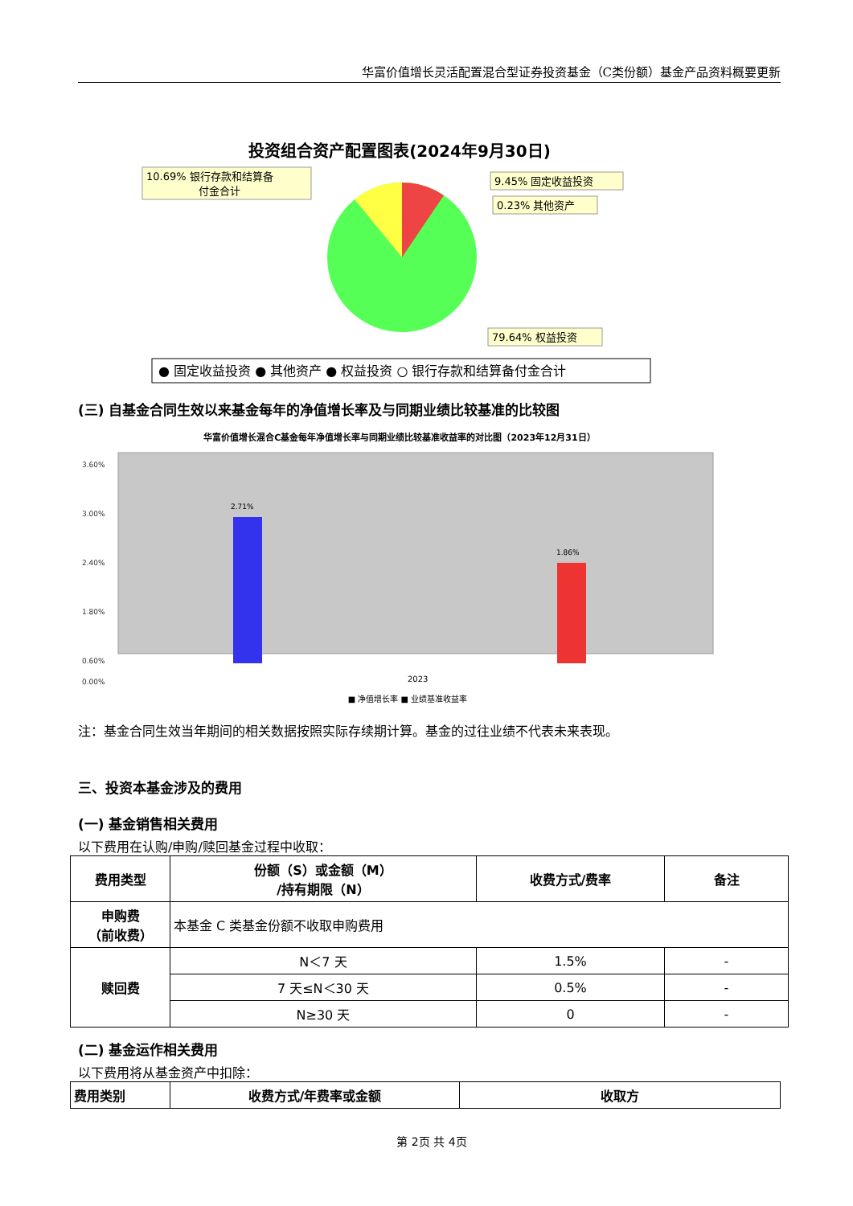华富价值增长灵活配置混合型证券投资基金（C类份额）基金产品资料概要更新
投资组合资产配置图表(2024年9月30日)
10.69% 银行存款和结算备
付金合计
9.45% 固定收益投资
0.23% 其他资产
79.64% 权益投资
● 固定收益投资 ● 其他资产 ● 权益投资 ○ 银行存款和结算备付金合计
(三) 自基金合同生效以来基金每年的净值增长率及与同期业绩比较基准的比较图
华富价值增长混合C基金每年净值增长率与同期业绩比较基准收益率的对比图（2023年12月31日）
3.60%
3.00%
2.40%
1.80%
0.60%
0.00%
2.71%
1.86%
2023
■ 净值增长率 ■ 业绩基准收益率
注：基金合同生效当年期间的相关数据按照实际存续期计算。基金的过往业绩不代表未来表现。
三、投资本基金涉及的费用
(一) 基金销售相关费用
以下费用在认购/申购/赎回基金过程中收取：
| 费用类型 | 份额（S）或金额（M） /持有期限（N） | 收费方式/费率 | 备注 |
| --- | --- | --- | --- |
| 申购费 （前收费） | 本基金 C 类基金份额不收取申购费用 | | |
| 赎回费 | N＜7 天 | 1.5% | - |
| | 7 天≤N＜30 天 | 0.5% | - |
| | N≥30 天 | 0 | - |
(二) 基金运作相关费用
以下费用将从基金资产中扣除：
| 费用类别 | 收费方式/年费率或金额 | 收取方 |
| --- | --- | --- |
第 2页 共 4页